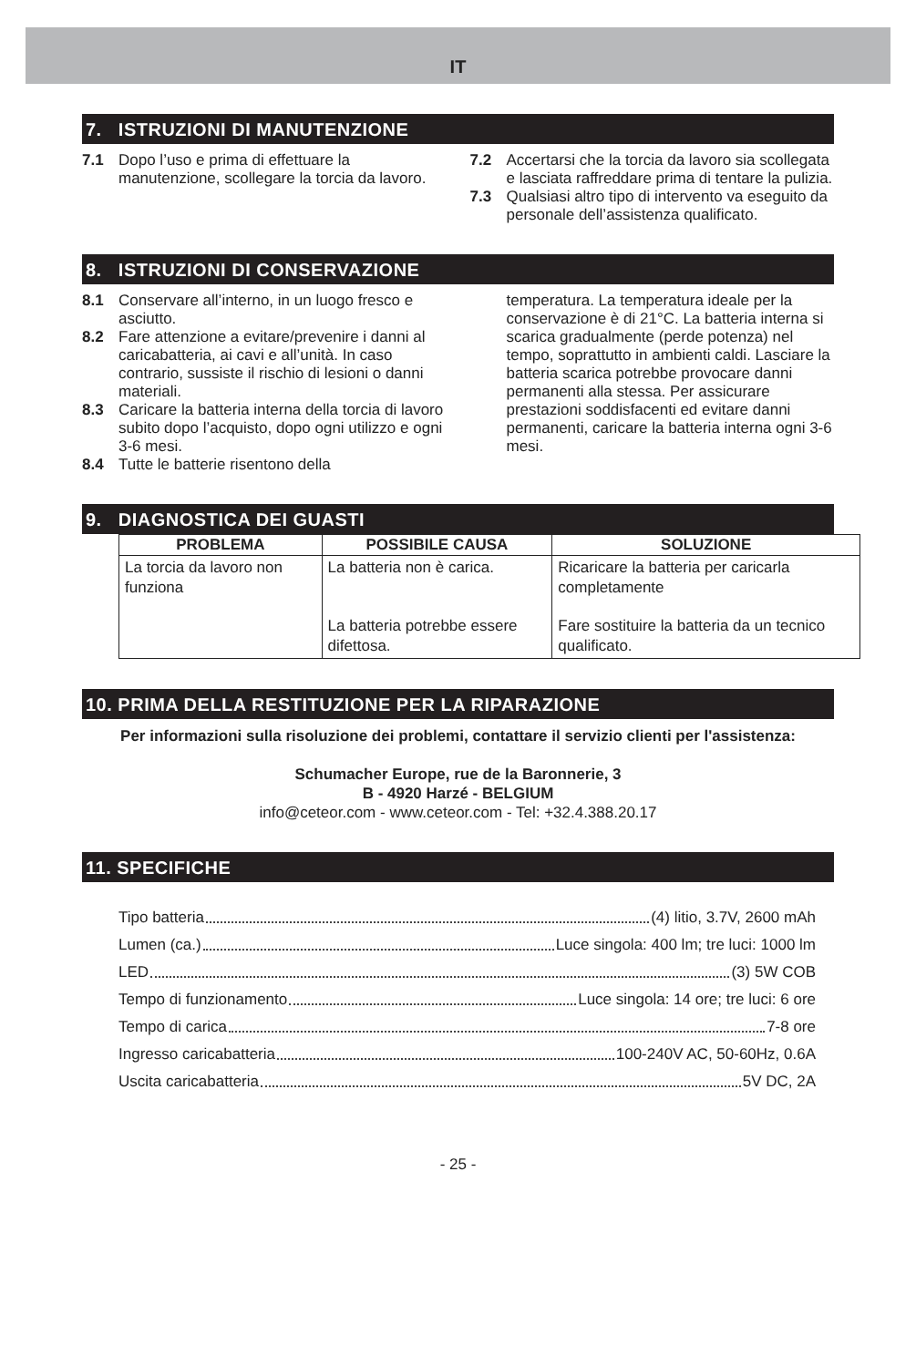IT
7. ISTRUZIONI DI MANUTENZIONE
7.1 Dopo l’uso e prima di effettuare la manutenzione, scollegare la torcia da lavoro.
7.2 Accertarsi che la torcia da lavoro sia scollegata e lasciata raffreddare prima di tentare la pulizia.
7.3 Qualsiasi altro tipo di intervento va eseguito da personale dell’assistenza qualificato.
8. ISTRUZIONI DI CONSERVAZIONE
8.1 Conservare all’interno, in un luogo fresco e asciutto.
8.2 Fare attenzione a evitare/prevenire i danni al caricabatteria, ai cavi e all’unità. In caso contrario, sussiste il rischio di lesioni o danni materiali.
8.3 Caricare la batteria interna della torcia di lavoro subito dopo l’acquisto, dopo ogni utilizzo e ogni 3-6 mesi.
8.4 Tutte le batterie risentono della
temperatura. La temperatura ideale per la conservazione è di 21°C. La batteria interna si scarica gradualmente (perde potenza) nel tempo, soprattutto in ambienti caldi. Lasciare la batteria scarica potrebbe provocare danni permanenti alla stessa. Per assicurare prestazioni soddisfacenti ed evitare danni permanenti, caricare la batteria interna ogni 3-6 mesi.
9. DIAGNOSTICA DEI GUASTI
| PROBLEMA | POSSIBILE CAUSA | SOLUZIONE |
| --- | --- | --- |
| La torcia da lavoro non funziona | La batteria non è carica. | Ricaricare la batteria per caricarla completamente |
| | La batteria potrebbe essere difettosa. | Fare sostituire la batteria da un tecnico qualificato. |
10. PRIMA DELLA RESTITUZIONE PER LA RIPARAZIONE
Per informazioni sulla risoluzione dei problemi, contattare il servizio clienti per l'assistenza:
Schumacher Europe, rue de la Baronnerie, 3
B - 4920 Harzé - BELGIUM
info@ceteor.com - www.ceteor.com - Tel: +32.4.388.20.17
11. SPECIFICHE
Tipo batteria (4) litio, 3.7V, 2600 mAh
Lumen (ca.) Luce singola: 400 lm; tre luci: 1000 lm
LED (3) 5W COB
Tempo di funzionamento Luce singola: 14 ore; tre luci: 6 ore
Tempo di carica 7-8 ore
Ingresso caricabatteria 100-240V AC, 50-60Hz, 0.6A
Uscita caricabatteria 5V DC, 2A
- 25 -